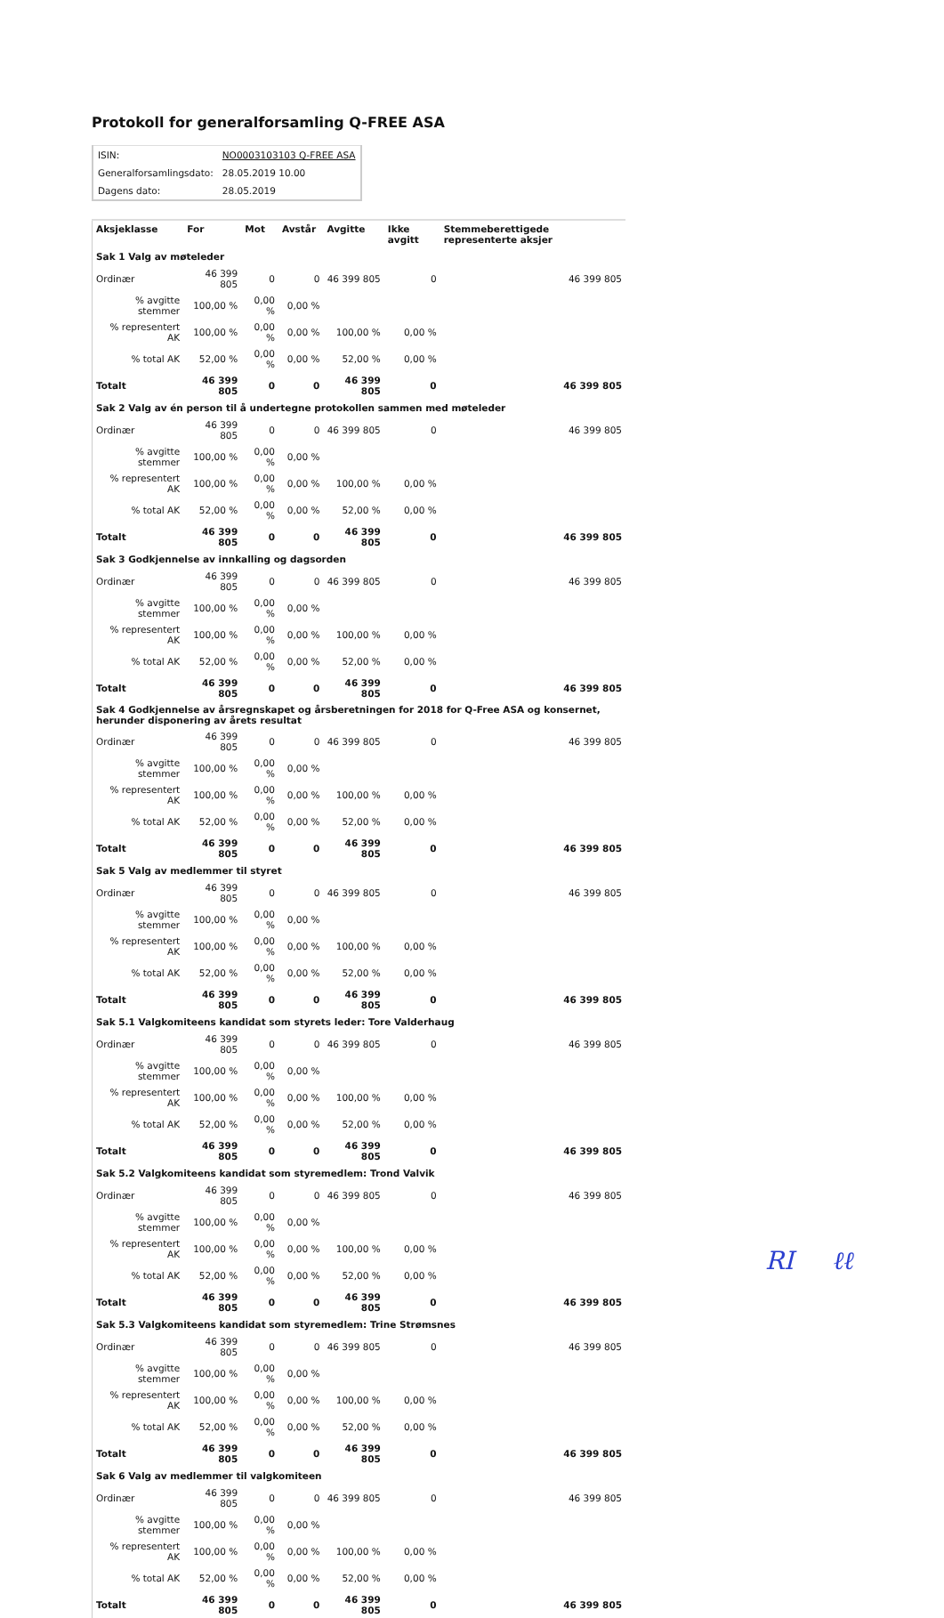Protokoll for generalforsamling Q-FREE ASA
| ISIN: | NO0003103103 Q-FREE ASA |
| Generalforsamlingsdato: | 28.05.2019 10.00 |
| Dagens dato: | 28.05.2019 |
| Aksjeklasse | For | Mot | Avstår | Avgitte | Ikke avgitt | Stemmeberettigede representerte aksjer |
| --- | --- | --- | --- | --- | --- | --- |
| Sak 1 Valg av møteleder | | | | | | |
| Ordinær | 46 399 805 | 0 | 0 | 46 399 805 | 0 | 46 399 805 |
| % avgitte stemmer | 100,00 % | 0,00 % | 0,00 % | | | |
| % representert AK | 100,00 % | 0,00 % | 0,00 % | 100,00 % | 0,00 % | |
| % total AK | 52,00 % | 0,00 % | 0,00 % | 52,00 % | 0,00 % | |
| Totalt | 46 399 805 | 0 | 0 | 46 399 805 | 0 | 46 399 805 |
| Sak 2 Valg av én person til å undertegne protokollen sammen med møteleder | | | | | | |
| Ordinær | 46 399 805 | 0 | 0 | 46 399 805 | 0 | 46 399 805 |
| % avgitte stemmer | 100,00 % | 0,00 % | 0,00 % | | | |
| % representert AK | 100,00 % | 0,00 % | 0,00 % | 100,00 % | 0,00 % | |
| % total AK | 52,00 % | 0,00 % | 0,00 % | 52,00 % | 0,00 % | |
| Totalt | 46 399 805 | 0 | 0 | 46 399 805 | 0 | 46 399 805 |
| Sak 3 Godkjennelse av innkalling og dagsorden | | | | | | |
| Ordinær | 46 399 805 | 0 | 0 | 46 399 805 | 0 | 46 399 805 |
| % avgitte stemmer | 100,00 % | 0,00 % | 0,00 % | | | |
| % representert AK | 100,00 % | 0,00 % | 0,00 % | 100,00 % | 0,00 % | |
| % total AK | 52,00 % | 0,00 % | 0,00 % | 52,00 % | 0,00 % | |
| Totalt | 46 399 805 | 0 | 0 | 46 399 805 | 0 | 46 399 805 |
| Sak 4 Godkjennelse av årsregnskapet og årsberetningen for 2018 for Q-Free ASA og konsernet, herunder disponering av årets resultat | | | | | | |
| Ordinær | 46 399 805 | 0 | 0 | 46 399 805 | 0 | 46 399 805 |
| % avgitte stemmer | 100,00 % | 0,00 % | 0,00 % | | | |
| % representert AK | 100,00 % | 0,00 % | 0,00 % | 100,00 % | 0,00 % | |
| % total AK | 52,00 % | 0,00 % | 0,00 % | 52,00 % | 0,00 % | |
| Totalt | 46 399 805 | 0 | 0 | 46 399 805 | 0 | 46 399 805 |
| Sak 5 Valg av medlemmer til styret | | | | | | |
| Ordinær | 46 399 805 | 0 | 0 | 46 399 805 | 0 | 46 399 805 |
| % avgitte stemmer | 100,00 % | 0,00 % | 0,00 % | | | |
| % representert AK | 100,00 % | 0,00 % | 0,00 % | 100,00 % | 0,00 % | |
| % total AK | 52,00 % | 0,00 % | 0,00 % | 52,00 % | 0,00 % | |
| Totalt | 46 399 805 | 0 | 0 | 46 399 805 | 0 | 46 399 805 |
| Sak 5.1 Valgkomiteens kandidat som styrets leder: Tore Valderhaug | | | | | | |
| Ordinær | 46 399 805 | 0 | 0 | 46 399 805 | 0 | 46 399 805 |
| % avgitte stemmer | 100,00 % | 0,00 % | 0,00 % | | | |
| % representert AK | 100,00 % | 0,00 % | 0,00 % | 100,00 % | 0,00 % | |
| % total AK | 52,00 % | 0,00 % | 0,00 % | 52,00 % | 0,00 % | |
| Totalt | 46 399 805 | 0 | 0 | 46 399 805 | 0 | 46 399 805 |
| Sak 5.2 Valgkomiteens kandidat som styremedlem: Trond Valvik | | | | | | |
| Ordinær | 46 399 805 | 0 | 0 | 46 399 805 | 0 | 46 399 805 |
| % avgitte stemmer | 100,00 % | 0,00 % | 0,00 % | | | |
| % representert AK | 100,00 % | 0,00 % | 0,00 % | 100,00 % | 0,00 % | |
| % total AK | 52,00 % | 0,00 % | 0,00 % | 52,00 % | 0,00 % | |
| Totalt | 46 399 805 | 0 | 0 | 46 399 805 | 0 | 46 399 805 |
| Sak 5.3 Valgkomiteens kandidat som styremedlem: Trine Strømsnes | | | | | | |
| Ordinær | 46 399 805 | 0 | 0 | 46 399 805 | 0 | 46 399 805 |
| % avgitte stemmer | 100,00 % | 0,00 % | 0,00 % | | | |
| % representert AK | 100,00 % | 0,00 % | 0,00 % | 100,00 % | 0,00 % | |
| % total AK | 52,00 % | 0,00 % | 0,00 % | 52,00 % | 0,00 % | |
| Totalt | 46 399 805 | 0 | 0 | 46 399 805 | 0 | 46 399 805 |
| Sak 6 Valg av medlemmer til valgkomiteen | | | | | | |
| Ordinær | 46 399 805 | 0 | 0 | 46 399 805 | 0 | 46 399 805 |
| % avgitte stemmer | 100,00 % | 0,00 % | 0,00 % | | | |
| % representert AK | 100,00 % | 0,00 % | 0,00 % | 100,00 % | 0,00 % | |
| % total AK | 52,00 % | 0,00 % | 0,00 % | 52,00 % | 0,00 % | |
| Totalt | 46 399 805 | 0 | 0 | 46 399 805 | 0 | 46 399 805 |
RI ℓℓ